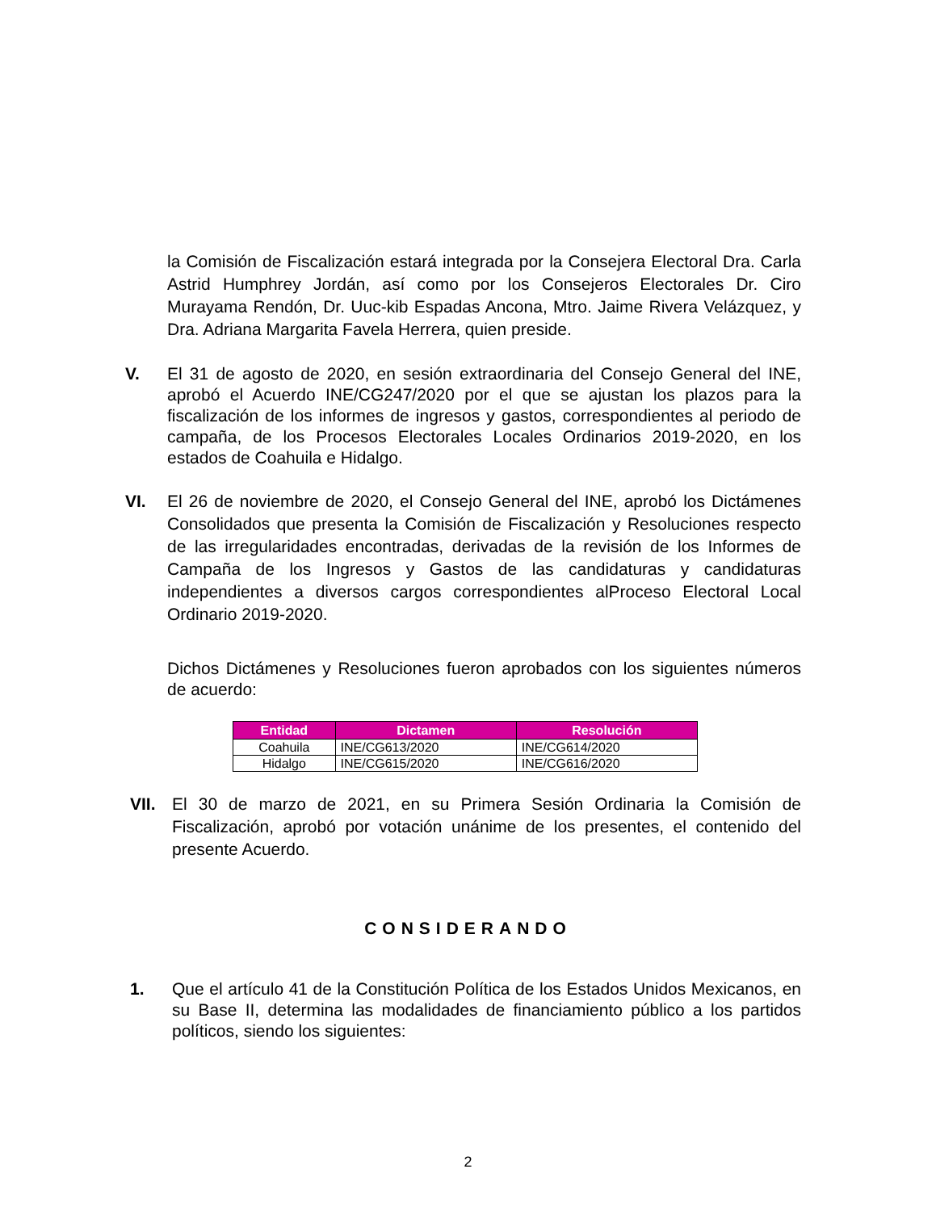la Comisión de Fiscalización estará integrada por la Consejera Electoral Dra. Carla Astrid Humphrey Jordán, así como por los Consejeros Electorales Dr. Ciro Murayama Rendón, Dr. Uuc-kib Espadas Ancona, Mtro. Jaime Rivera Velázquez, y Dra. Adriana Margarita Favela Herrera, quien preside.
V. El 31 de agosto de 2020, en sesión extraordinaria del Consejo General del INE, aprobó el Acuerdo INE/CG247/2020 por el que se ajustan los plazos para la fiscalización de los informes de ingresos y gastos, correspondientes al periodo de campaña, de los Procesos Electorales Locales Ordinarios 2019-2020, en los estados de Coahuila e Hidalgo.
VI. El 26 de noviembre de 2020, el Consejo General del INE, aprobó los Dictámenes Consolidados que presenta la Comisión de Fiscalización y Resoluciones respecto de las irregularidades encontradas, derivadas de la revisión de los Informes de Campaña de los Ingresos y Gastos de las candidaturas y candidaturas independientes a diversos cargos correspondientes alProceso Electoral Local Ordinario 2019-2020.
Dichos Dictámenes y Resoluciones fueron aprobados con los siguientes números de acuerdo:
| Entidad | Dictamen | Resolución |
| --- | --- | --- |
| Coahuila | INE/CG613/2020 | INE/CG614/2020 |
| Hidalgo | INE/CG615/2020 | INE/CG616/2020 |
VII. El 30 de marzo de 2021, en su Primera Sesión Ordinaria la Comisión de Fiscalización, aprobó por votación unánime de los presentes, el contenido del presente Acuerdo.
CONSIDERANDO
1. Que el artículo 41 de la Constitución Política de los Estados Unidos Mexicanos, en su Base II, determina las modalidades de financiamiento público a los partidos políticos, siendo los siguientes:
2